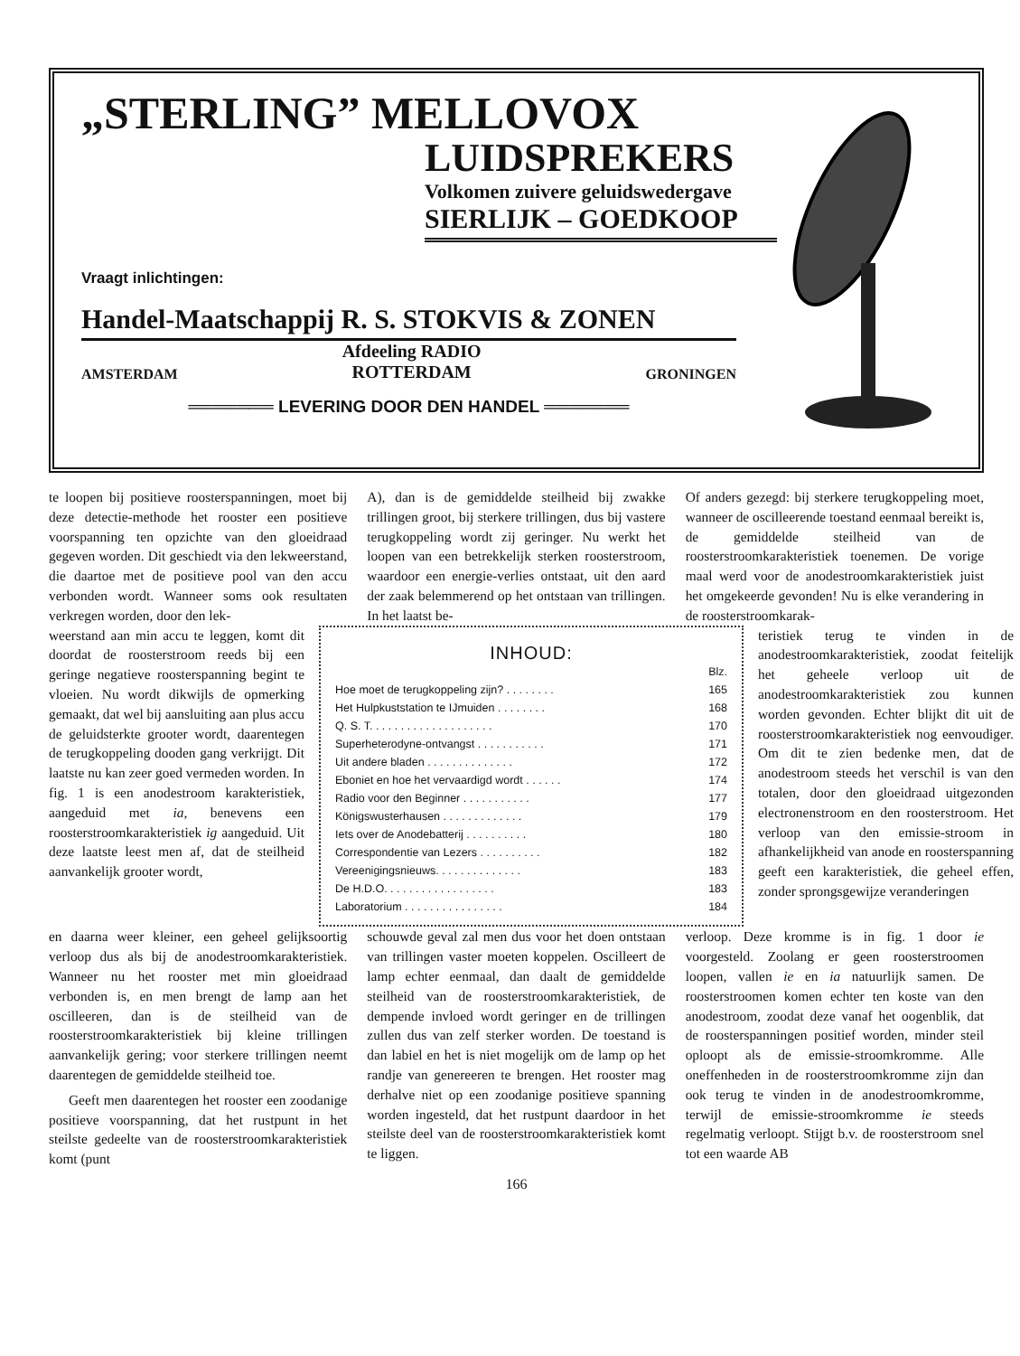„STERLING” MELLOVOX
LUIDSPREKERS
Volkomen zuivere geluidswedergave
SIERLIJK – GOEDKOOP
Vraagt inlichtingen:
Handel-Maatschappij R. S. STOKVIS & ZONEN
AMSTERDAM Afdeeling RADIO
ROTTERDAM GRONINGEN
═══════ LEVERING DOOR DEN HANDEL ═══════
te loopen bij positieve roosterspanningen, moet bij deze detectie-methode het rooster een positieve voorspanning ten opzichte van den gloeidraad gegeven worden. Dit geschiedt via den lekweerstand, die daartoe met de positieve pool van den accu verbonden wordt. Wanneer soms ook resultaten verkregen worden, door den lek-
A), dan is de gemiddelde steilheid bij zwakke trillingen groot, bij sterkere trillingen, dus bij vastere terugkoppeling wordt zij geringer. Nu werkt het loopen van een betrekkelijk sterken roosterstroom, waardoor een energie-verlies ontstaat, uit den aard der zaak belemmerend op het ontstaan van trillingen. In het laatst be-
Of anders gezegd: bij sterkere terugkoppeling moet, wanneer de oscilleerende toestand eenmaal bereikt is, de gemiddelde steilheid van de roosterstroomkarakteristiek toenemen. De vorige maal werd voor de anodestroomkarakteristiek juist het omgekeerde gevonden! Nu is elke verandering in de roosterstroomkarak-
weerstand aan min accu te leggen, komt dit doordat de roosterstroom reeds bij een geringe negatieve roosterspanning begint te vloeien. Nu wordt dikwijls de opmerking gemaakt, dat wel bij aansluiting aan plus accu de geluidsterkte grooter wordt, daarentegen de terugkoppeling dooden gang verkrijgt. Dit laatste nu kan zeer goed vermeden worden. In fig. 1 is een anodestroom karakteristiek, aangeduid met ia, benevens een roosterstroomkarakteristiek ig aangeduid. Uit deze laatste leest men af, dat de steilheid aanvankelijk grooter wordt,
INHOUD:
| | Blz. |
| Hoe moet de terugkoppeling zijn? . . . . . . . . | 165 |
| Het Hulpkuststation te IJmuiden . . . . . . . . | 168 |
| Q. S. T. . . . . . . . . . . . . . . . . . . . | 170 |
| Superheterodyne-ontvangst . . . . . . . . . . . | 171 |
| Uit andere bladen . . . . . . . . . . . . . . | 172 |
| Eboniet en hoe het vervaardigd wordt . . . . . . | 174 |
| Radio voor den Beginner . . . . . . . . . . . | 177 |
| Königswusterhausen . . . . . . . . . . . . . | 179 |
| Iets over de Anodebatterij . . . . . . . . . . | 180 |
| Correspondentie van Lezers . . . . . . . . . . | 182 |
| Vereenigingsnieuws. . . . . . . . . . . . . . | 183 |
| De H.D.O. . . . . . . . . . . . . . . . . . | 183 |
| Laboratorium . . . . . . . . . . . . . . . . | 184 |
teristiek terug te vinden in de anodestroomkarakteristiek, zoodat feitelijk het geheele verloop uit de anodestroomkarakteristiek zou kunnen worden gevonden. Echter blijkt dit uit de roosterstroomkarakteristiek nog eenvoudiger. Om dit te zien bedenke men, dat de anodestroom steeds het verschil is van den totalen, door den gloeidraad uitgezonden electronenstroom en den roosterstroom. Het verloop van den emissie-stroom in afhankelijkheid van anode en roosterspanning geeft een karakteristiek, die geheel effen, zonder sprongsgewijze veranderingen
en daarna weer kleiner, een geheel gelijksoortig verloop dus als bij de anodestroomkarakteristiek. Wanneer nu het rooster met min gloeidraad verbonden is, en men brengt de lamp aan het oscilleeren, dan is de steilheid van de roosterstroomkarakteristiek bij kleine trillingen aanvankelijk gering; voor sterkere trillingen neemt daarentegen de gemiddelde steilheid toe.
Geeft men daarentegen het rooster een zoodanige positieve voorspanning, dat het rustpunt in het steilste gedeelte van de roosterstroomkarakteristiek komt (punt
schouwde geval zal men dus voor het doen ontstaan van trillingen vaster moeten koppelen. Oscilleert de lamp echter eenmaal, dan daalt de gemiddelde steilheid van de roosterstroomkarakteristiek, de dempende invloed wordt geringer en de trillingen zullen dus van zelf sterker worden. De toestand is dan labiel en het is niet mogelijk om de lamp op het randje van genereeren te brengen. Het rooster mag derhalve niet op een zoodanige positieve spanning worden ingesteld, dat het rustpunt daardoor in het steilste deel van de roosterstroomkarakteristiek komt te liggen.
verloop. Deze kromme is in fig. 1 door ie voorgesteld. Zoolang er geen roosterstroomen loopen, vallen ie en ia natuurlijk samen. De roosterstroomen komen echter ten koste van den anodestroom, zoodat deze vanaf het oogenblik, dat de roosterspanningen positief worden, minder steil oploopt als de emissie-stroomkromme. Alle oneffenheden in de roosterstroomkromme zijn dan ook terug te vinden in de anodestroomkromme, terwijl de emissie-stroomkromme ie steeds regelmatig verloopt. Stijgt b.v. de roosterstroom snel tot een waarde AB
166